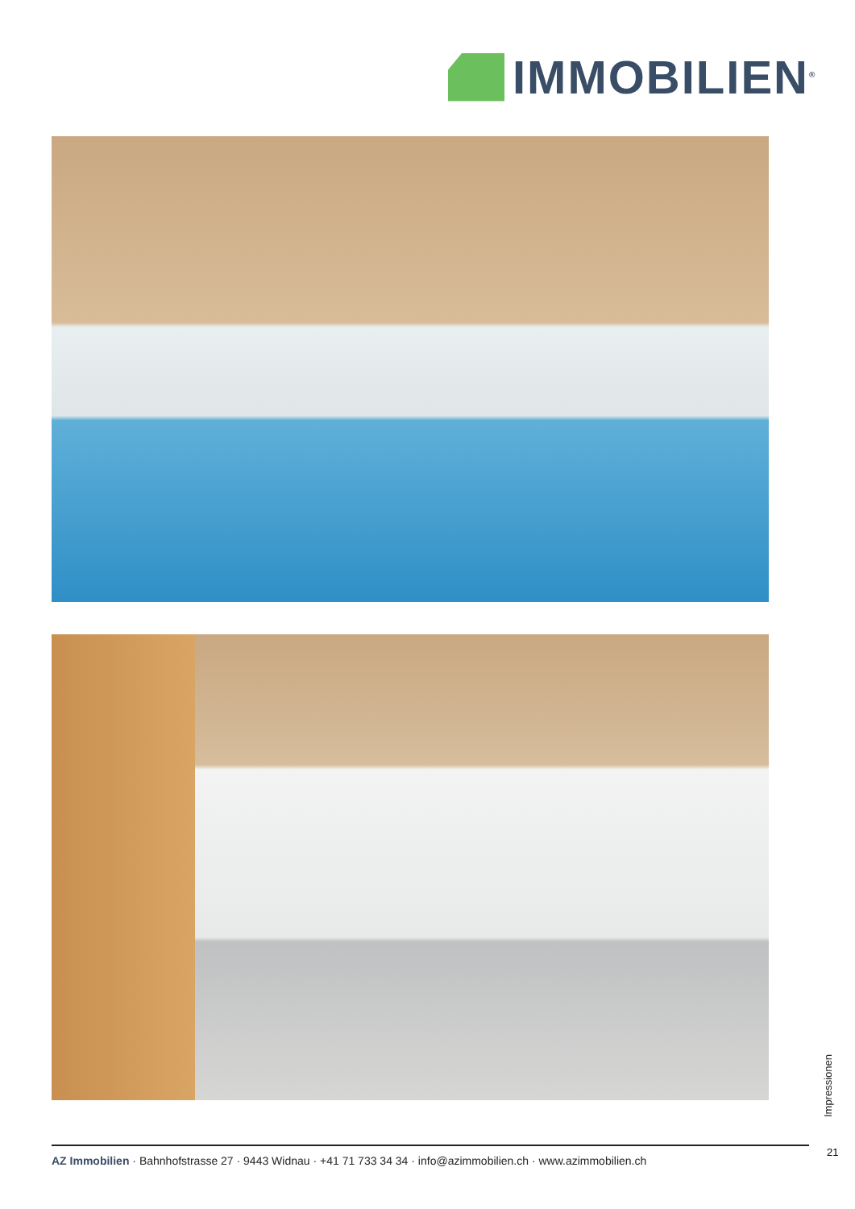IMMOBILIEN<sup>®</sup>
Impressionen
21
AZ Immobilien · Bahnhofstrasse 27 · 9443 Widnau · +41 71 733 34 34 · info@azimmobilien.ch · www.azimmobilien.ch